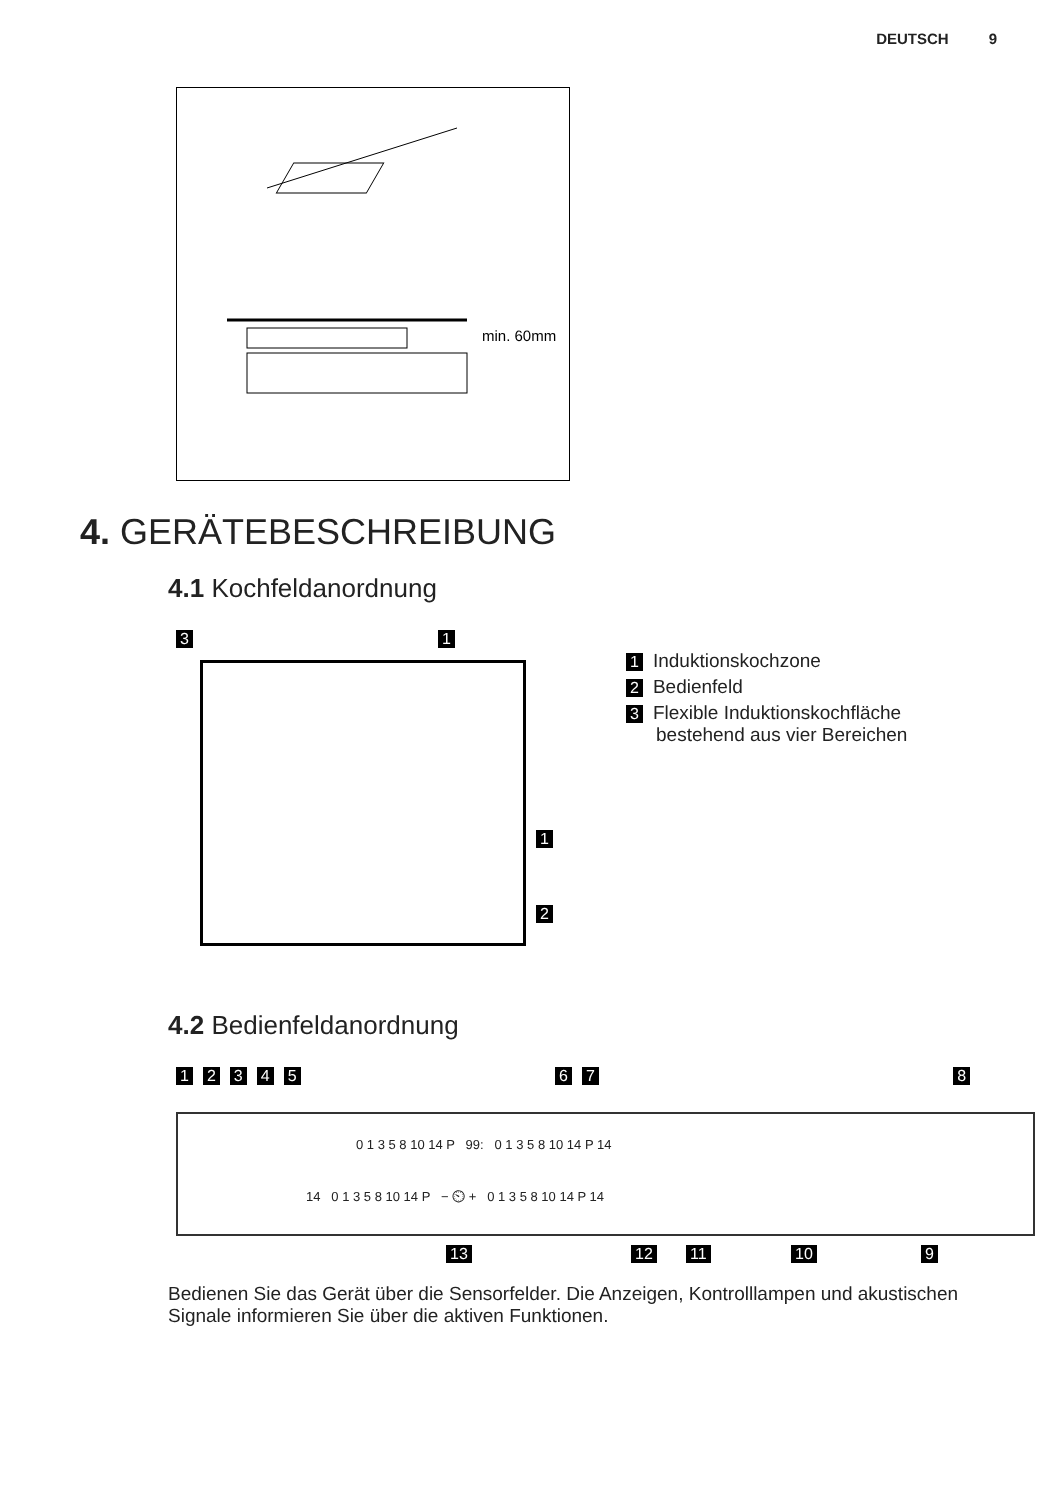DEUTSCH 9
min. 60mm
4. GERÄTEBESCHREIBUNG
4.1 Kochfeldanordnung
3 1
1
2
1 Induktionskochzone
2 Bedienfeld
3 Flexible Induktionskochfläche
bestehend aus vier Bereichen
4.2 Bedienfeldanordnung
12345 67 8
0 1 3 5 8 10 14 P 99: 0 1 3 5 8 10 14 P 14
14 0 1 3 5 8 10 14 P − ⏲ + 0 1 3 5 8 10 14 P 14
13 12 11 10 9
Bedienen Sie das Gerät über die Sensorfelder. Die Anzeigen, Kontrolllampen und akustischen Signale informieren Sie über die aktiven Funktionen.